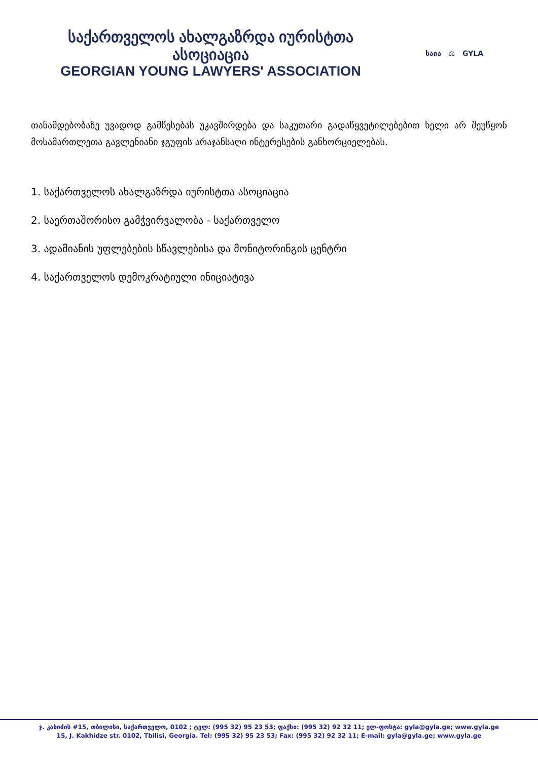საქართველოს ახალგაზრდა იურისტთა ასოციაცია
GEORGIAN YOUNG LAWYERS' ASSOCIATION
საია ⚖ GYLA
თანამდებობაზე უვადოდ გამწესებას უკავშირდება და საკუთარი გადაწყვეტილებებით ხელი არ შეუწყონ მოსამართლეთა გავლენიანი ჯგუფის არაჯანსაღი ინტერესების განხორციელებას.
1. საქართველოს ახალგაზრდა იურისტთა ასოციაცია
2. საერთაშორისო გამჭვირვალობა - საქართველო
3. ადამიანის უფლებების სწავლებისა და მონიტორინგის ცენტრი
4. საქართველოს დემოკრატიული ინიციატივა
ჯ. კახიძის #15, თბილისი, საქართველო, 0102 ; ტელ: (995 32) 95 23 53; ფაქსი: (995 32) 92 32 11; ელ-ფოსტა: gyla@gyla.ge; www.gyla.ge
15, J. Kakhidze str. 0102, Tbilisi, Georgia. Tel: (995 32) 95 23 53; Fax: (995 32) 92 32 11; E-mail: gyla@gyla.ge; www.gyla.ge